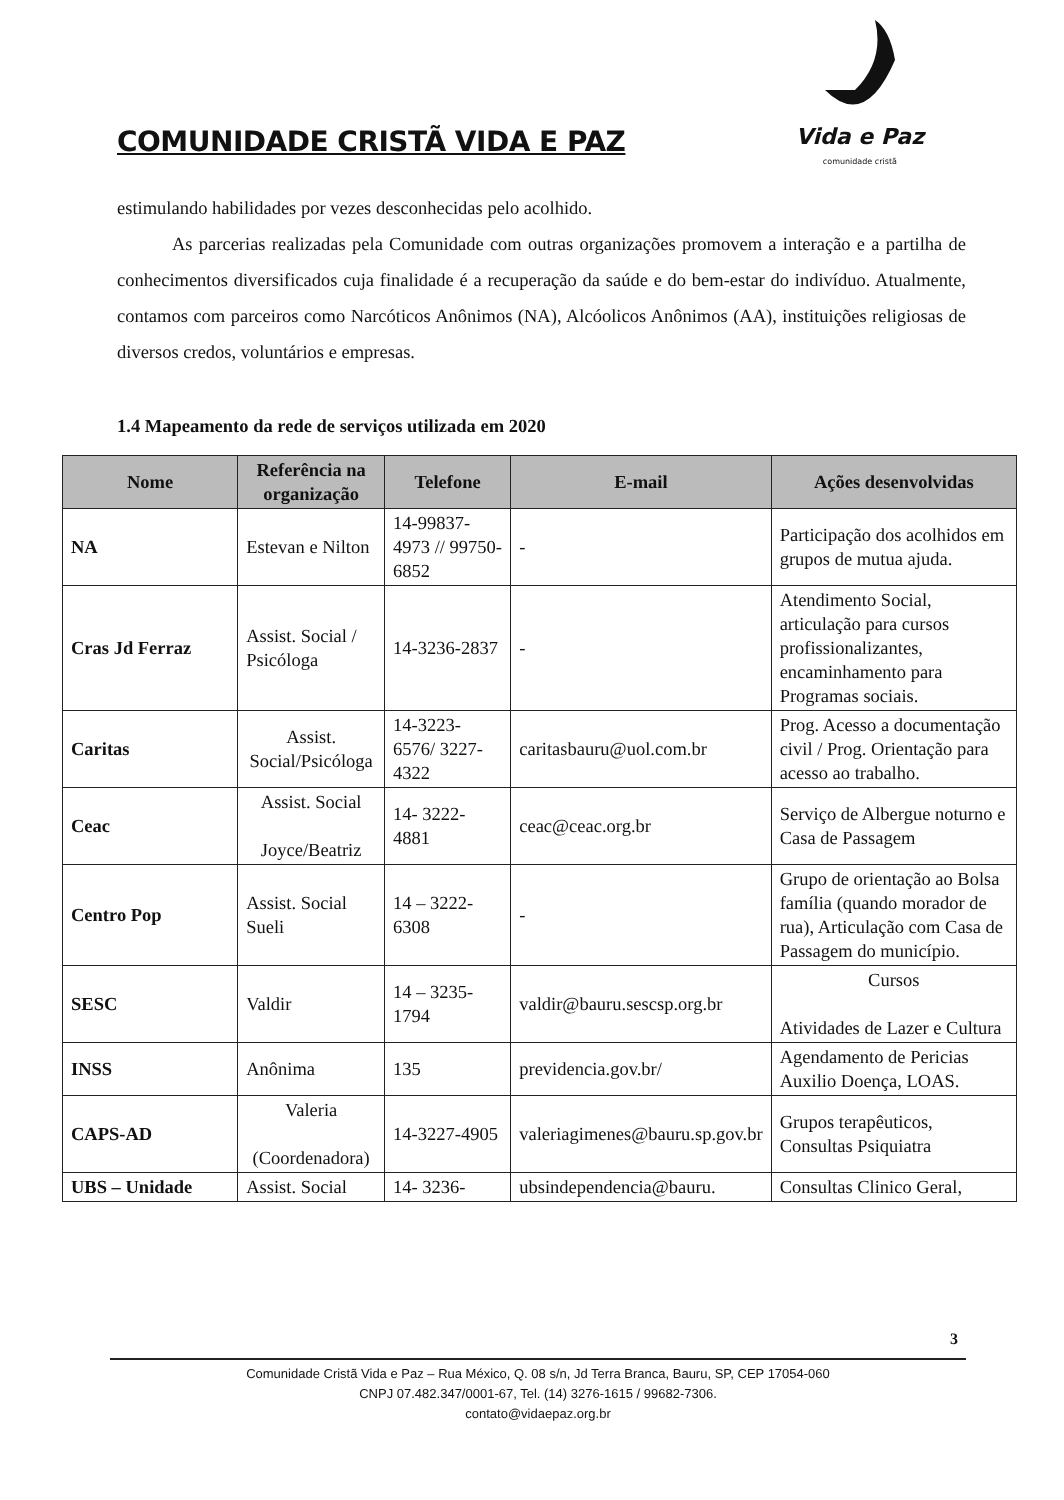COMUNIDADE CRISTÃ VIDA E PAZ
Vida e Paz
comunidade cristã
estimulando habilidades por vezes desconhecidas pelo acolhido.
As parcerias realizadas pela Comunidade com outras organizações promovem a interação e a partilha de conhecimentos diversificados cuja finalidade é a recuperação da saúde e do bem-estar do indivíduo. Atualmente, contamos com parceiros como Narcóticos Anônimos (NA), Alcóolicos Anônimos (AA), instituições religiosas de diversos credos, voluntários e empresas.
1.4 Mapeamento da rede de serviços utilizada em 2020
| Nome | Referência na organização | Telefone | E-mail | Ações desenvolvidas |
| --- | --- | --- | --- | --- |
| NA | Estevan e Nilton | 14-99837-4973 // 99750-6852 | - | Participação dos acolhidos em grupos de mutua ajuda. |
| Cras Jd Ferraz | Assist. Social / Psicóloga | 14-3236-2837 | - | Atendimento Social, articulação para cursos profissionalizantes, encaminhamento para Programas sociais. |
| Caritas | Assist. Social/Psicóloga | 14-3223-6576/ 3227-4322 | caritasbauru@uol.com.br | Prog. Acesso a documentação civil / Prog. Orientação para acesso ao trabalho. |
| Ceac | Assist. Social Joyce/Beatriz | 14- 3222-4881 | ceac@ceac.org.br | Serviço de Albergue noturno e Casa de Passagem |
| Centro Pop | Assist. Social Sueli | 14 – 3222-6308 | - | Grupo de orientação ao Bolsa família (quando morador de rua), Articulação com Casa de Passagem do município. |
| SESC | Valdir | 14 – 3235-1794 | valdir@bauru.sescsp.org.br | Cursos Atividades de Lazer e Cultura |
| INSS | Anônima | 135 | previdencia.gov.br/ | Agendamento de Pericias Auxilio Doença, LOAS. |
| CAPS-AD | Valeria (Coordenadora) | 14-3227-4905 | valeriagimenes@bauru.sp.gov.br | Grupos terapêuticos, Consultas Psiquiatra |
| UBS – Unidade | Assist. Social | 14- 3236- | ubsindependencia@bauru. | Consultas Clinico Geral, |
3
Comunidade Cristã Vida e Paz – Rua México, Q. 08 s/n, Jd Terra Branca, Bauru, SP, CEP 17054-060
CNPJ 07.482.347/0001-67, Tel. (14) 3276-1615 / 99682-7306.
contato@vidaepaz.org.br